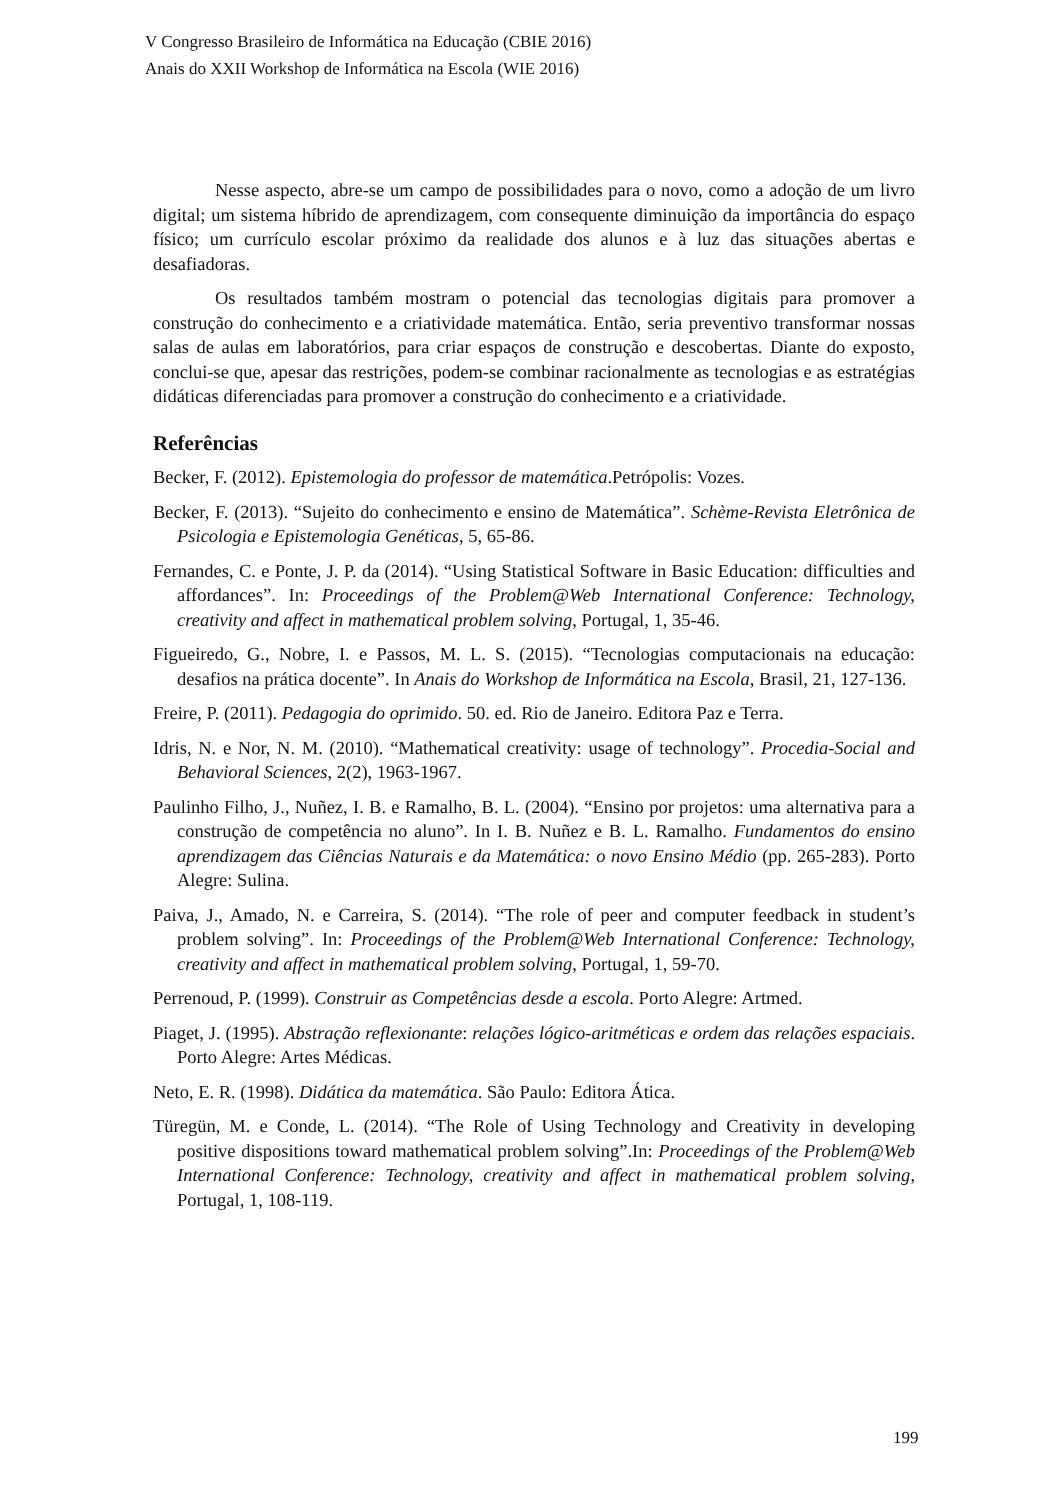V Congresso Brasileiro de Informática na Educação (CBIE 2016)
Anais do XXII Workshop de Informática na Escola (WIE 2016)
Nesse aspecto, abre-se um campo de possibilidades para o novo, como a adoção de um livro digital; um sistema híbrido de aprendizagem, com consequente diminuição da importância do espaço físico; um currículo escolar próximo da realidade dos alunos e à luz das situações abertas e desafiadoras.
Os resultados também mostram o potencial das tecnologias digitais para promover a construção do conhecimento e a criatividade matemática. Então, seria preventivo transformar nossas salas de aulas em laboratórios, para criar espaços de construção e descobertas. Diante do exposto, conclui-se que, apesar das restrições, podem-se combinar racionalmente as tecnologias e as estratégias didáticas diferenciadas para promover a construção do conhecimento e a criatividade.
Referências
Becker, F. (2012). Epistemologia do professor de matemática.Petrópolis: Vozes.
Becker, F. (2013). “Sujeito do conhecimento e ensino de Matemática”. Schème-Revista Eletrônica de Psicologia e Epistemologia Genéticas, 5, 65-86.
Fernandes, C. e Ponte, J. P. da (2014). “Using Statistical Software in Basic Education: difficulties and affordances”. In: Proceedings of the Problem@Web International Conference: Technology, creativity and affect in mathematical problem solving, Portugal, 1, 35-46.
Figueiredo, G., Nobre, I. e Passos, M. L. S. (2015). “Tecnologias computacionais na educação: desafios na prática docente”. In Anais do Workshop de Informática na Escola, Brasil, 21, 127-136.
Freire, P. (2011). Pedagogia do oprimido. 50. ed. Rio de Janeiro. Editora Paz e Terra.
Idris, N. e Nor, N. M. (2010). “Mathematical creativity: usage of technology”. Procedia-Social and Behavioral Sciences, 2(2), 1963-1967.
Paulinho Filho, J., Nuñez, I. B. e Ramalho, B. L. (2004). “Ensino por projetos: uma alternativa para a construção de competência no aluno”. In I. B. Nuñez e B. L. Ramalho. Fundamentos do ensino aprendizagem das Ciências Naturais e da Matemática: o novo Ensino Médio (pp. 265-283). Porto Alegre: Sulina.
Paiva, J., Amado, N. e Carreira, S. (2014). “The role of peer and computer feedback in student’s problem solving”. In: Proceedings of the Problem@Web International Conference: Technology, creativity and affect in mathematical problem solving, Portugal, 1, 59-70.
Perrenoud, P. (1999). Construir as Competências desde a escola. Porto Alegre: Artmed.
Piaget, J. (1995). Abstração reflexionante: relações lógico-aritméticas e ordem das relações espaciais. Porto Alegre: Artes Médicas.
Neto, E. R. (1998). Didática da matemática. São Paulo: Editora Ática.
Türegün, M. e Conde, L. (2014). “The Role of Using Technology and Creativity in developing positive dispositions toward mathematical problem solving”.In: Proceedings of the Problem@Web International Conference: Technology, creativity and affect in mathematical problem solving, Portugal, 1, 108-119.
199